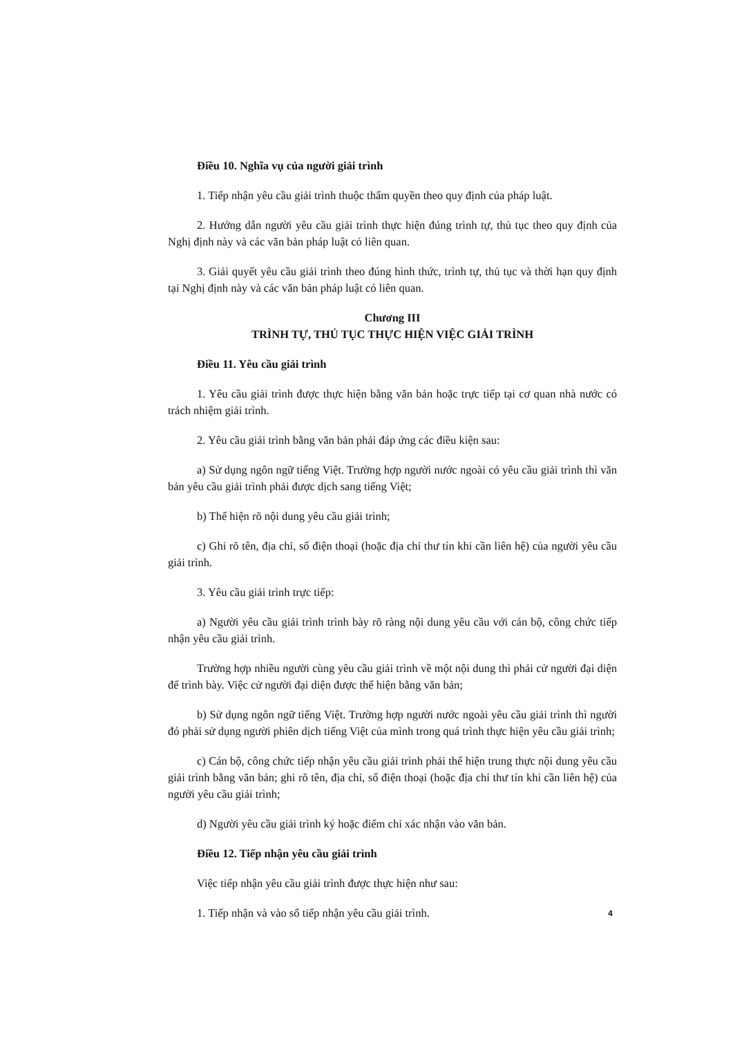Điều 10. Nghĩa vụ của người giải trình
1. Tiếp nhận yêu cầu giải trình thuộc thẩm quyền theo quy định của pháp luật.
2. Hướng dẫn người yêu cầu giải trình thực hiện đúng trình tự, thủ tục theo quy định của Nghị định này và các văn bản pháp luật có liên quan.
3. Giải quyết yêu cầu giải trình theo đúng hình thức, trình tự, thủ tục và thời hạn quy định tại Nghị định này và các văn bản pháp luật có liên quan.
Chương III
TRÌNH TỰ, THỦ TỤC THỰC HIỆN VIỆC GIẢI TRÌNH
Điều 11. Yêu cầu giải trình
1. Yêu cầu giải trình được thực hiện bằng văn bản hoặc trực tiếp tại cơ quan nhà nước có trách nhiệm giải trình.
2. Yêu cầu giải trình bằng văn bản phải đáp ứng các điều kiện sau:
a) Sử dụng ngôn ngữ tiếng Việt. Trường hợp người nước ngoài có yêu cầu giải trình thì văn bản yêu cầu giải trình phải được dịch sang tiếng Việt;
b) Thể hiện rõ nội dung yêu cầu giải trình;
c) Ghi rõ tên, địa chỉ, số điện thoại (hoặc địa chỉ thư tín khi cần liên hệ) của người yêu cầu giải trình.
3. Yêu cầu giải trình trực tiếp:
a) Người yêu cầu giải trình trình bày rõ ràng nội dung yêu cầu với cán bộ, công chức tiếp nhận yêu cầu giải trình.
Trường hợp nhiều người cùng yêu cầu giải trình về một nội dung thì phải cử người đại diện để trình bày. Việc cử người đại diện được thể hiện bằng văn bản;
b) Sử dụng ngôn ngữ tiếng Việt. Trường hợp người nước ngoài yêu cầu giải trình thì người đó phải sử dụng người phiên dịch tiếng Việt của mình trong quá trình thực hiện yêu cầu giải trình;
c) Cán bộ, công chức tiếp nhận yêu cầu giải trình phải thể hiện trung thực nội dung yêu cầu giải trình bằng văn bản; ghi rõ tên, địa chỉ, số điện thoại (hoặc địa chỉ thư tín khi cần liên hệ) của người yêu cầu giải trình;
d) Người yêu cầu giải trình ký hoặc điểm chỉ xác nhận vào văn bản.
Điều 12. Tiếp nhận yêu cầu giải trình
Việc tiếp nhận yêu cầu giải trình được thực hiện như sau:
1. Tiếp nhận và vào sổ tiếp nhận yêu cầu giải trình.
4